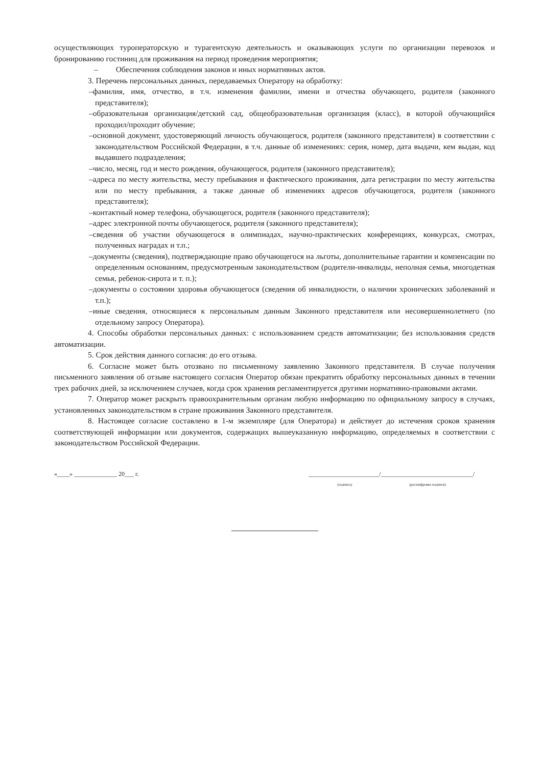осуществляющих туроператорскую и турагентскую деятельность и оказывающих услуги по организации перевозок и бронированию гостиниц для проживания на период проведения мероприятия;
– Обеспечения соблюдения законов и иных нормативных актов.
3. Перечень персональных данных, передаваемых Оператору на обработку:
–фамилия, имя, отчество, в т.ч. изменения фамилии, имени и отчества обучающего, родителя (законного представителя);
–образовательная организация/детский сад, общеобразовательная организация (класс), в которой обучающийся проходил/проходит обучение;
–основной документ, удостоверяющий личность обучающегося, родителя (законного представителя) в соответствии с законодательством Российской Федерации, в т.ч. данные об изменениях: серия, номер, дата выдачи, кем выдан, код выдавшего подразделения;
–число, месяц, год и место рождения, обучающегося, родителя (законного представителя);
–адреса по месту жительства, месту пребывания и фактического проживания, дата регистрации по месту жительства или по месту пребывания, а также данные об изменениях адресов обучающегося, родителя (законного представителя);
–контактный номер телефона, обучающегося, родителя (законного представителя);
–адрес электронной почты обучающегося, родителя (законного представителя);
–сведения об участии обучающегося в олимпиадах, научно-практических конференциях, конкурсах, смотрах, полученных наградах и т.п.;
–документы (сведения), подтверждающие право обучающегося на льготы, дополнительные гарантии и компенсации по определенным основаниям, предусмотренным законодательством (родители-инвалиды, неполная семья, многодетная семья, ребенок-сирота и т. п.);
–документы о состоянии здоровья обучающегося (сведения об инвалидности, о наличии хронических заболеваний и т.п.);
–иные сведения, относящиеся к персональным данным Законного представителя или несовершеннолетнего (по отдельному запросу Оператора).
4. Способы обработки персональных данных: с использованием средств автоматизации; без использования средств автоматизации.
5. Срок действия данного согласия: до его отзыва.
6. Согласие может быть отозвано по письменному заявлению Законного представителя. В случае получения письменного заявления об отзыве настоящего согласия Оператор обязан прекратить обработку персональных данных в течении трех рабочих дней, за исключением случаев, когда срок хранения регламентируется другими нормативно-правовыми актами.
7. Оператор может раскрыть правоохранительным органам любую информацию по официальному запросу в случаях, установленных законодательством в стране проживания Законного представителя.
8. Настоящее согласие составлено в 1-м экземпляре (для Оператора) и действует до истечения сроков хранения соответствующей информации или документов, содержащих вышеуказанную информацию, определяемых в соответствии с законодательством Российской Федерации.
«____» ______________ 20___ г. _______________________/______________________________/
(подпись) (расшифровка подписи)